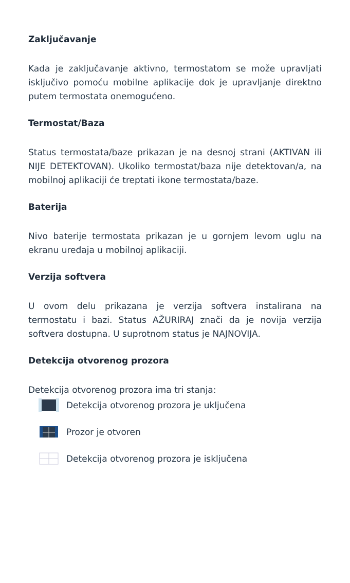Zaključavanje
Kada je zaključavanje aktivno, termostatom se može upravljati isključivo pomoću mobilne aplikacije dok je upravljanje direktno putem termostata onemogućeno.
Termostat/Baza
Status termostata/baze prikazan je na desnoj strani (AKTIVAN ili NIJE DETEKTOVAN). Ukoliko termostat/baza nije detektovan/a, na mobilnoj aplikaciji će treptati ikone termostata/baze.
Baterija
Nivo baterije termostata prikazan je u gornjem levom uglu na ekranu uređaja u mobilnoj aplikaciji.
Verzija softvera
U ovom delu prikazana je verzija softvera instalirana na termostatu i bazi. Status AŽURIRAJ znači da je novija verzija softvera dostupna. U suprotnom status je NAJNOVIJA.
Detekcija otvorenog prozora
Detekcija otvorenog prozora ima tri stanja:
Detekcija otvorenog prozora je uključena
Prozor je otvoren
Detekcija otvorenog prozora je isključena